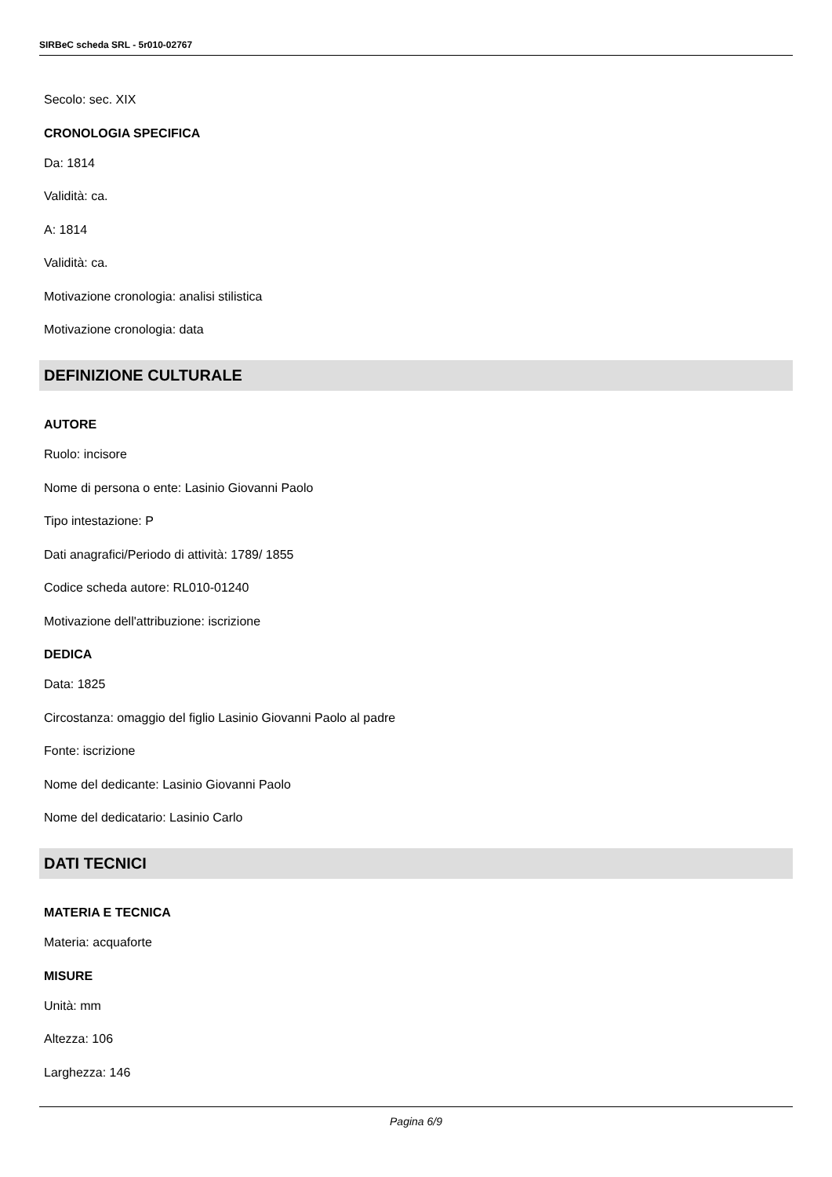SIRBeC scheda SRL - 5r010-02767
Secolo: sec. XIX
CRONOLOGIA SPECIFICA
Da: 1814
Validità: ca.
A: 1814
Validità: ca.
Motivazione cronologia: analisi stilistica
Motivazione cronologia: data
DEFINIZIONE CULTURALE
AUTORE
Ruolo: incisore
Nome di persona o ente: Lasinio Giovanni Paolo
Tipo intestazione: P
Dati anagrafici/Periodo di attività: 1789/ 1855
Codice scheda autore: RL010-01240
Motivazione dell'attribuzione: iscrizione
DEDICA
Data: 1825
Circostanza: omaggio del figlio Lasinio Giovanni Paolo al padre
Fonte: iscrizione
Nome del dedicante: Lasinio Giovanni Paolo
Nome del dedicatario: Lasinio Carlo
DATI TECNICI
MATERIA E TECNICA
Materia: acquaforte
MISURE
Unità: mm
Altezza: 106
Larghezza: 146
Pagina 6/9